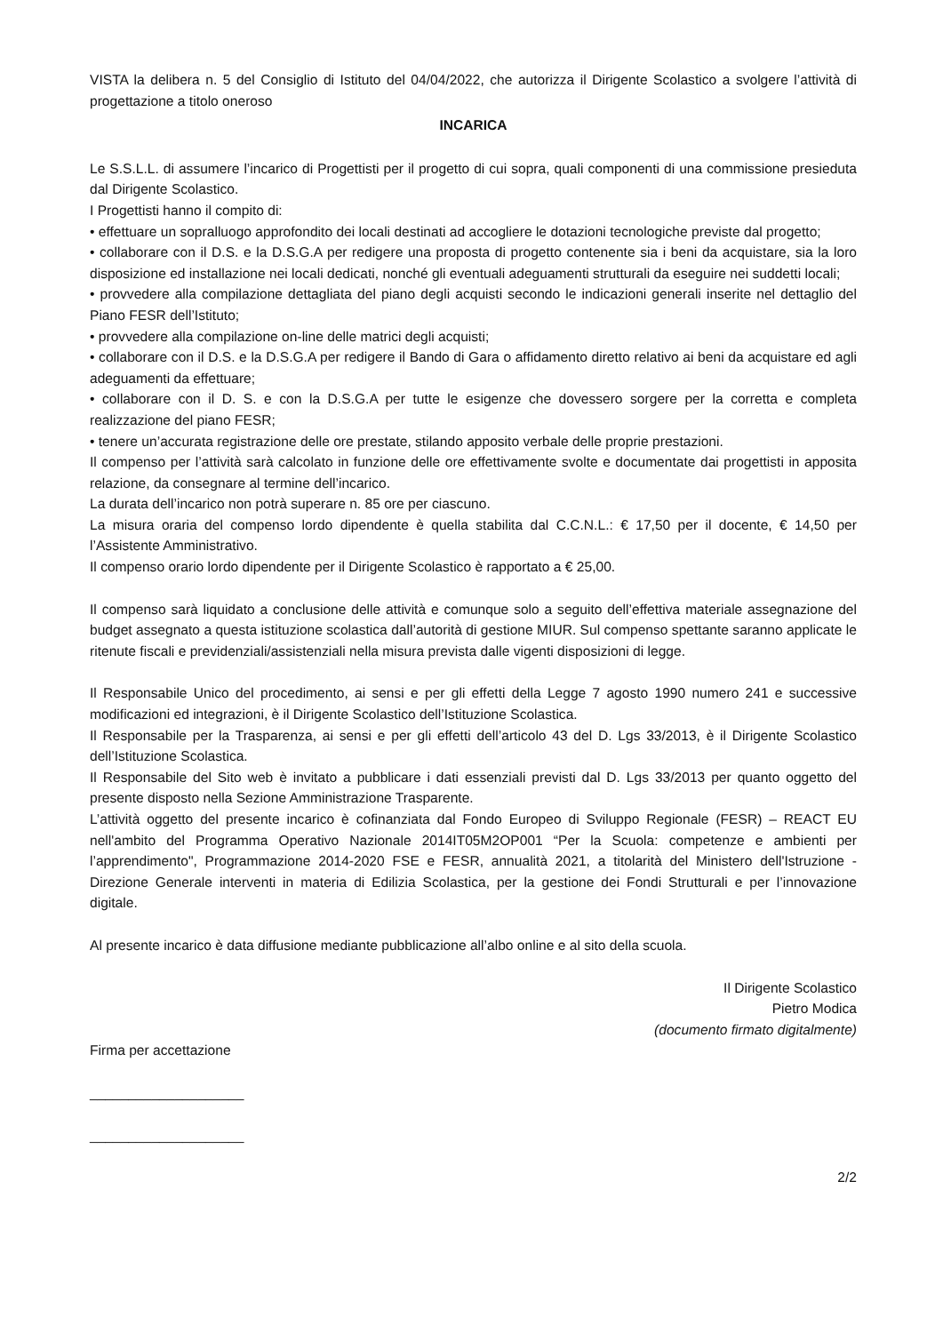VISTA la delibera n. 5 del Consiglio di Istituto del 04/04/2022, che autorizza il Dirigente Scolastico a svolgere l’attività di progettazione a titolo oneroso
INCARICA
Le S.S.L.L. di assumere l’incarico di Progettisti per il progetto di cui sopra, quali componenti di una commissione presieduta dal Dirigente Scolastico.
I Progettisti hanno il compito di:
• effettuare un sopralluogo approfondito dei locali destinati ad accogliere le dotazioni tecnologiche previste dal progetto;
• collaborare con il D.S. e la D.S.G.A per redigere una proposta di progetto contenente sia i beni da acquistare, sia la loro disposizione ed installazione nei locali dedicati, nonché gli eventuali adeguamenti strutturali da eseguire nei suddetti locali;
• provvedere alla compilazione dettagliata del piano degli acquisti secondo le indicazioni generali inserite nel dettaglio del Piano FESR dell’Istituto;
• provvedere alla compilazione on-line delle matrici degli acquisti;
• collaborare con il D.S. e la D.S.G.A per redigere il Bando di Gara o affidamento diretto relativo ai beni da acquistare ed agli adeguamenti da effettuare;
• collaborare con il D. S. e con la D.S.G.A per tutte le esigenze che dovessero sorgere per la corretta e completa realizzazione del piano FESR;
• tenere un’accurata registrazione delle ore prestate, stilando apposito verbale delle proprie prestazioni.
Il compenso per l’attività sarà calcolato in funzione delle ore effettivamente svolte e documentate dai progettisti in apposita relazione, da consegnare al termine dell’incarico.
La durata dell’incarico non potrà superare n. 85 ore per ciascuno.
La misura oraria del compenso lordo dipendente è quella stabilita dal C.C.N.L.: € 17,50 per il docente, € 14,50 per l’Assistente Amministrativo.
Il compenso orario lordo dipendente per il Dirigente Scolastico è rapportato a € 25,00.
Il compenso sarà liquidato a conclusione delle attività e comunque solo a seguito dell’effettiva materiale assegnazione del budget assegnato a questa istituzione scolastica dall’autorità di gestione MIUR. Sul compenso spettante saranno applicate le ritenute fiscali e previdenziali/assistenziali nella misura prevista dalle vigenti disposizioni di legge.
Il Responsabile Unico del procedimento, ai sensi e per gli effetti della Legge 7 agosto 1990 numero 241 e successive modificazioni ed integrazioni, è il Dirigente Scolastico dell’Istituzione Scolastica.
Il Responsabile per la Trasparenza, ai sensi e per gli effetti dell’articolo 43 del D. Lgs 33/2013, è il Dirigente Scolastico dell’Istituzione Scolastica.
Il Responsabile del Sito web è invitato a pubblicare i dati essenziali previsti dal D. Lgs 33/2013 per quanto oggetto del presente disposto nella Sezione Amministrazione Trasparente.
L’attività oggetto del presente incarico è cofinanziata dal Fondo Europeo di Sviluppo Regionale (FESR) – REACT EU nell'ambito del Programma Operativo Nazionale 2014IT05M2OP001 “Per la Scuola: competenze e ambienti per l’apprendimento", Programmazione 2014-2020 FSE e FESR, annualità 2021, a titolarità del Ministero dell'Istruzione - Direzione Generale interventi in materia di Edilizia Scolastica, per la gestione dei Fondi Strutturali e per l’innovazione digitale.
Al presente incarico è data diffusione mediante pubblicazione all’albo online e al sito della scuola.
Il Dirigente Scolastico
Pietro Modica
(documento firmato digitalmente)
Firma per accettazione
____________________
____________________
2/2